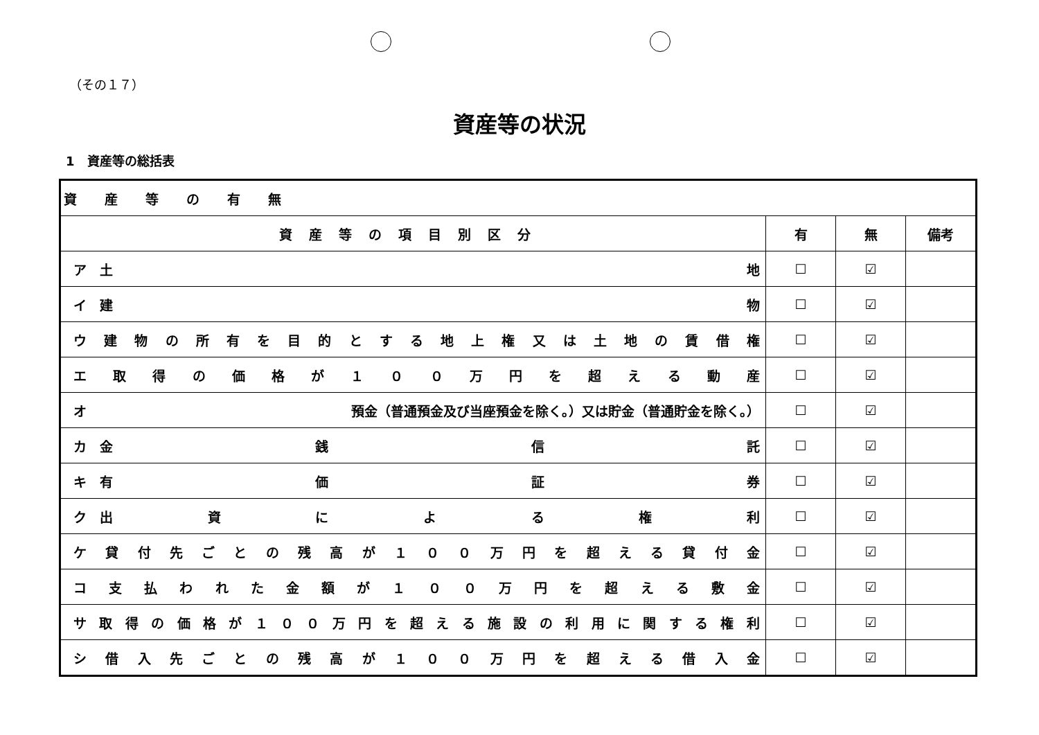（その１７）
資産等の状況
1　資産等の総括表
| 資産等の有無 | | | |
| 資産等の項目別区分 | 有 | 無 | 備考 |
| ア 土 地 | ☐ | ☑ | |
| イ 建 物 | ☐ | ☑ | |
| ウ 建 物 の 所 有 を 目 的 と す る 地 上 権 又 は 土 地 の 賃 借 権 | ☐ | ☑ | |
| エ 取 得 の 価 格 が １ ０ ０ 万 円 を 超 え る 動 産 | ☐ | ☑ | |
| オ 預金（普通預金及び当座預金を除く。）又は貯金（普通貯金を除く。） | ☐ | ☑ | |
| カ 金 銭 信 託 | ☐ | ☑ | |
| キ 有 価 証 券 | ☐ | ☑ | |
| ク 出 資 に よ る 権 利 | ☐ | ☑ | |
| ケ 貸 付 先 ご と の 残 高 が １ ０ ０ 万 円 を 超 え る 貸 付 金 | ☐ | ☑ | |
| コ 支 払 わ れ た 金 額 が １ ０ ０ 万 円 を 超 え る 敷 金 | ☐ | ☑ | |
| サ 取 得 の 価 格 が １ ０ ０ 万 円 を 超 え る 施 設 の 利 用 に 関 す る 権 利 | ☐ | ☑ | |
| シ 借 入 先 ご と の 残 高 が １ ０ ０ 万 円 を 超 え る 借 入 金 | ☐ | ☑ | |